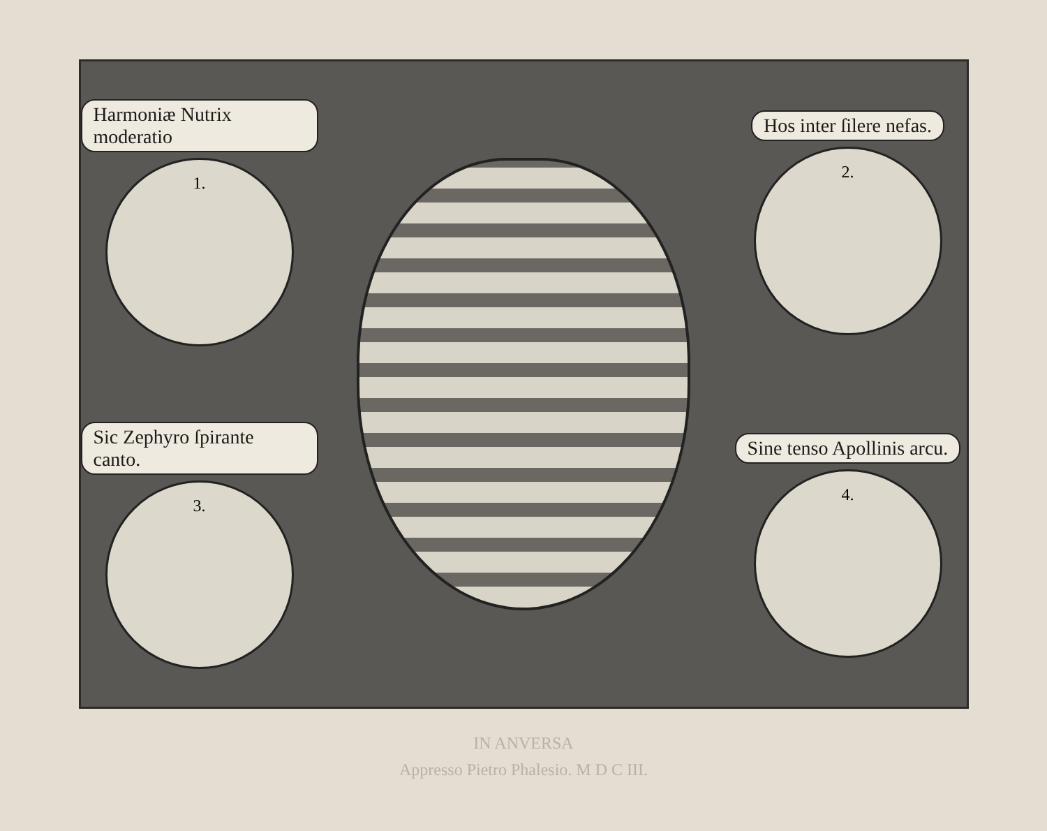Harmoniæ Nutrix moderatio
1.
Hos inter ſilere nefas.
2.
Sic Zephyro ſpirante canto.
3.
Sine tenso Apollinis arcu.
4.
IN ANVERSA
Appresso Pietro Phalesio. M D C III.